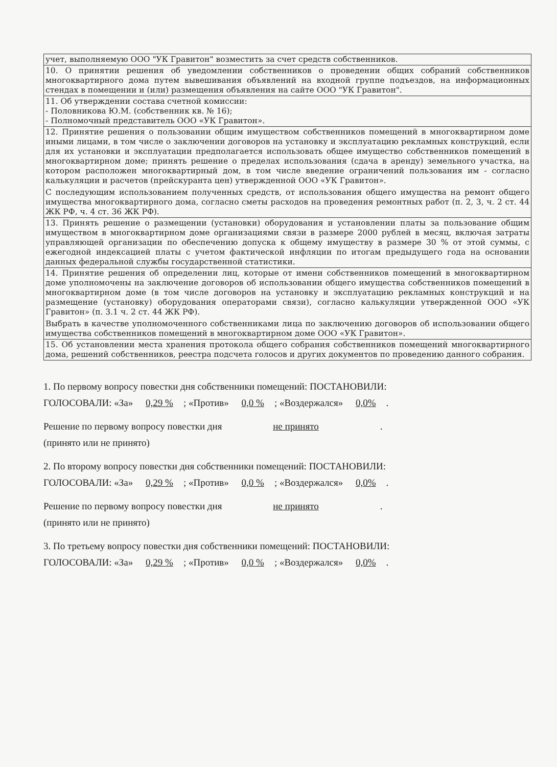| учет, выполняемую ООО "УК Гравитон" возместить за счет средств собственников. |
| 10. О принятии решения об уведомлении собственников о проведении общих собраний собственников многоквартирного дома путем вывешивания объявлений на входной группе подъездов, на информационных стендах в помещении и (или) размещения объявления на сайте ООО "УК Гравитон". |
| 11. Об утверждении состава счетной комиссии: - Половникова Ю.М. (собственник кв. № 16); - Полномочный представитель ООО «УК Гравитон». |
| 12. Принятие решения о пользовании общим имуществом собственников помещений в многоквартирном доме иными лицами, в том числе о заключении договоров на установку и эксплуатацию рекламных конструкций, если для их установки и эксплуатации предполагается использовать общее имущество собственников помещений в многоквартирном доме; принять решение о пределах использования (сдача в аренду) земельного участка, на котором расположен многоквартирный дом, в том числе введение ограничений пользования им - согласно калькуляции и расчетов (прейскуранта цен) утвержденной ООО «УК Гравитон». С последующим использованием полученных средств, от использования общего имущества на ремонт общего имущества многоквартирного дома, согласно сметы расходов на проведения ремонтных работ (п. 2, 3, ч. 2 ст. 44 ЖК РФ, ч. 4 ст. 36 ЖК РФ). |
| 13. Принять решение о размещении (установки) оборудования и установлении платы за пользование общим имуществом в многоквартирном доме организациями связи в размере 2000 рублей в месяц, включая затраты управляющей организации по обеспечению допуска к общему имуществу в размере 30 % от этой суммы, с ежегодной индексацией платы с учетом фактической инфляции по итогам предыдущего года на основании данных федеральной службы государственной статистики. |
| 14. Принятие решения об определении лиц, которые от имени собственников помещений в многоквартирном доме уполномочены на заключение договоров об использовании общего имущества собственников помещений в многоквартирном доме (в том числе договоров на установку и эксплуатацию рекламных конструкций и на размещение (установку) оборудования операторами связи), согласно калькуляции утвержденной ООО «УК Гравитон» (п. 3.1 ч. 2 ст. 44 ЖК РФ). Выбрать в качестве уполномоченного собственниками лица по заключению договоров об использовании общего имущества собственников помещений в многоквартирном доме ООО «УК Гравитон». |
| 15. Об установлении места хранения протокола общего собрания собственников помещений многоквартирного дома, решений собственников, реестра подсчета голосов и других документов по проведению данного собрания. |
1. По первому вопросу повестки дня собственники помещений: ПОСТАНОВИЛИ:
ГОЛОСОВАЛИ: «За» 0,29 %; «Против» 0,0 %; «Воздержался» 0,0%.
Решение по первому вопросу повестки дня не принято.
(принято или не принято)
2. По второму вопросу повестки дня собственники помещений: ПОСТАНОВИЛИ:
ГОЛОСОВАЛИ: «За» 0,29 %; «Против» 0,0 %; «Воздержался» 0,0%.
Решение по первому вопросу повестки дня не принято.
(принято или не принято)
3. По третьему вопросу повестки дня собственники помещений: ПОСТАНОВИЛИ:
ГОЛОСОВАЛИ: «За» 0,29 %; «Против» 0,0 %; «Воздержался» 0,0%.